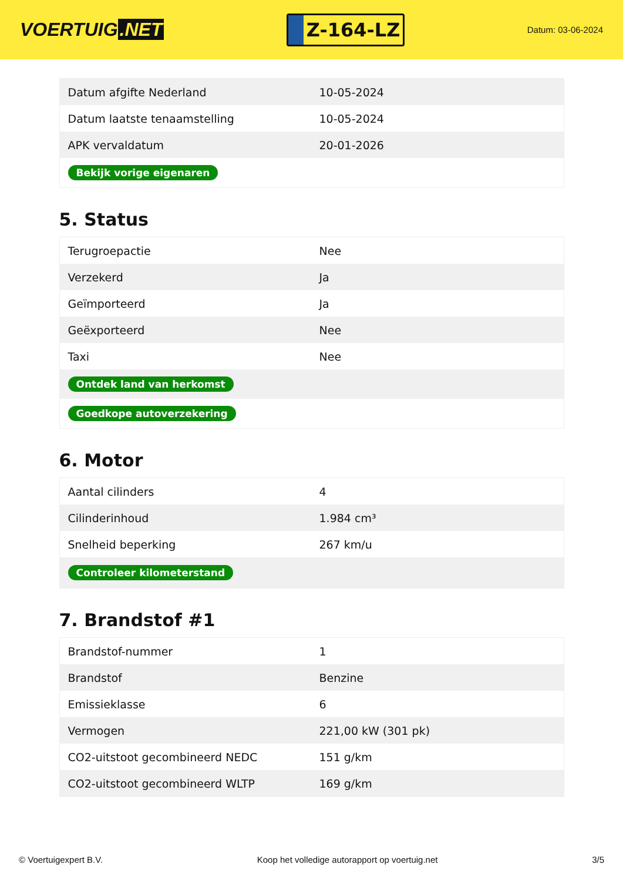VOERTUIG.NET
Z-164-LZ
Datum: 03-06-2024
| Datum afgifte Nederland | 10-05-2024 |
| Datum laatste tenaamstelling | 10-05-2024 |
| APK vervaldatum | 20-01-2026 |
| Bekijk vorige eigenaren | |
5. Status
| Terugroepactie | Nee |
| Verzekerd | Ja |
| Geïmporteerd | Ja |
| Geëxporteerd | Nee |
| Taxi | Nee |
| Ontdek land van herkomst | |
| Goedkope autoverzekering | |
6. Motor
| Aantal cilinders | 4 |
| Cilinderinhoud | 1.984 cm³ |
| Snelheid beperking | 267 km/u |
| Controleer kilometerstand | |
7. Brandstof #1
| Brandstof-nummer | 1 |
| Brandstof | Benzine |
| Emissieklasse | 6 |
| Vermogen | 221,00 kW (301 pk) |
| CO2-uitstoot gecombineerd NEDC | 151 g/km |
| CO2-uitstoot gecombineerd WLTP | 169 g/km |
© Voertuigexpert B.V. Koop het volledige autorapport op voertuig.net 3/5